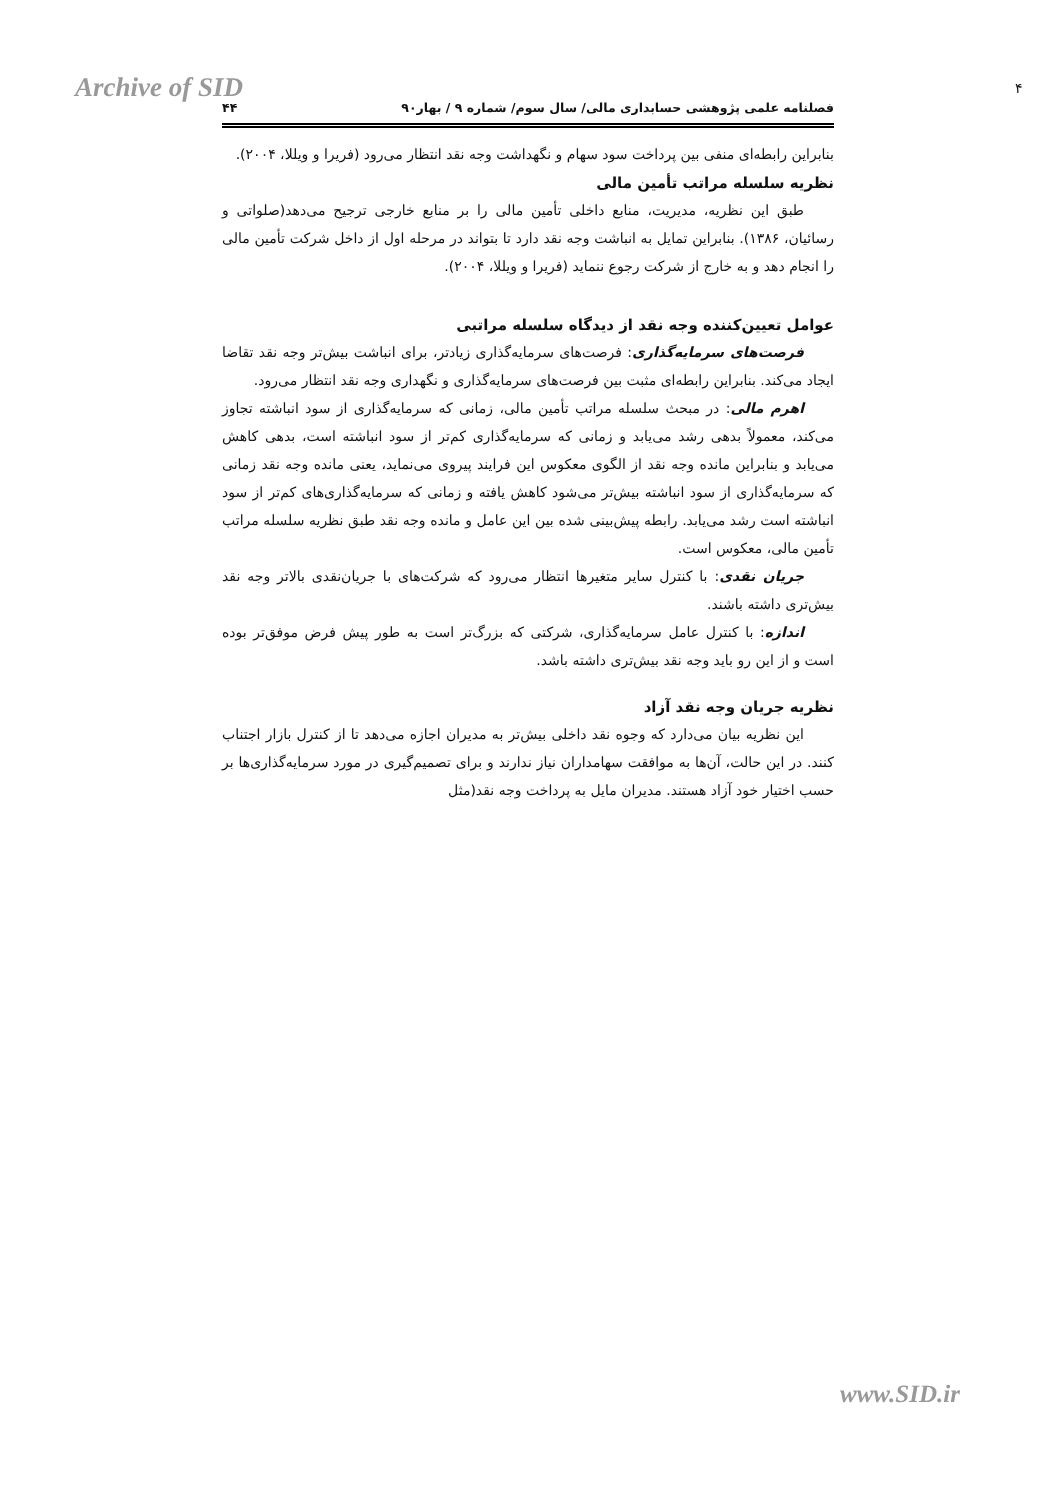Archive of SID ۴
فصلنامه علمی پژوهشی حسابداری مالی/ سال سوم/ شماره ۹ / بهار۹۰ ۴۴
بنابراین رابطه‌ای منفی بین پرداخت سود سهام و نگهداشت وجه نقد انتظار می‌رود (فریرا و ویللا، ۲۰۰۴).
نظریه سلسله مراتب تأمین مالی
طبق این نظریه، مدیریت، منابع داخلی تأمین مالی را بر منابع خارجی ترجیح می‌دهد(صلواتی و رسائیان، ۱۳۸۶). بنابراین تمایل به انباشت وجه نقد دارد تا بتواند در مرحله اول از داخل شرکت تأمین مالی را انجام دهد و به خارج از شرکت رجوع ننماید (فریرا و ویللا، ۲۰۰۴).
عوامل تعیین‌کننده وجه نقد از دیدگاه سلسله مراتبی
فرصت‌های سرمایه‌گذاری: فرصت‌های سرمایه‌گذاری زیادتر، برای انباشت بیش‌تر وجه نقد تقاضا ایجاد می‌کند. بنابراین رابطه‌ای مثبت بین فرصت‌های سرمایه‌گذاری و نگهداری وجه نقد انتظار می‌رود.
اهرم مالی: در مبحث سلسله مراتب تأمین مالی، زمانی که سرمایه‌گذاری از سود انباشته تجاوز می‌کند، معمولاً بدهی رشد می‌یابد و زمانی که سرمایه‌گذاری کم‌تر از سود انباشته است، بدهی کاهش می‌یابد و بنابراین مانده وجه نقد از الگوی معکوس این فرایند پیروی می‌نماید، یعنی مانده وجه نقد زمانی که سرمایه‌گذاری از سود انباشته بیش‌تر می‌شود کاهش یافته و زمانی که سرمایه‌گذاری‌های کم‌تر از سود انباشته است رشد می‌یابد. رابطه پیش‌بینی شده بین این عامل و مانده وجه نقد طبق نظریه سلسله مراتب تأمین مالی، معکوس است.
جریان نقدی: با کنترل سایر متغیرها انتظار می‌رود که شرکت‌های با جریان‌نقدی بالاتر وجه نقد بیش‌تری داشته باشند.
اندازه: با کنترل عامل سرمایه‌گذاری، شرکتی که بزرگ‌تر است به طور پیش فرض موفق‌تر بوده است و از این رو باید وجه نقد بیش‌تری داشته باشد.
نظریه جریان وجه نقد آزاد
این نظریه بیان می‌دارد که وجوه نقد داخلی بیش‌تر به مدیران اجازه می‌دهد تا از کنترل بازار اجتناب کنند. در این حالت، آن‌ها به موافقت سهامداران نیاز ندارند و برای تصمیم‌گیری در مورد سرمایه‌گذاری‌ها بر حسب اختیار خود آزاد هستند. مدیران مایل به پرداخت وجه نقد(مثل
www.SID.ir